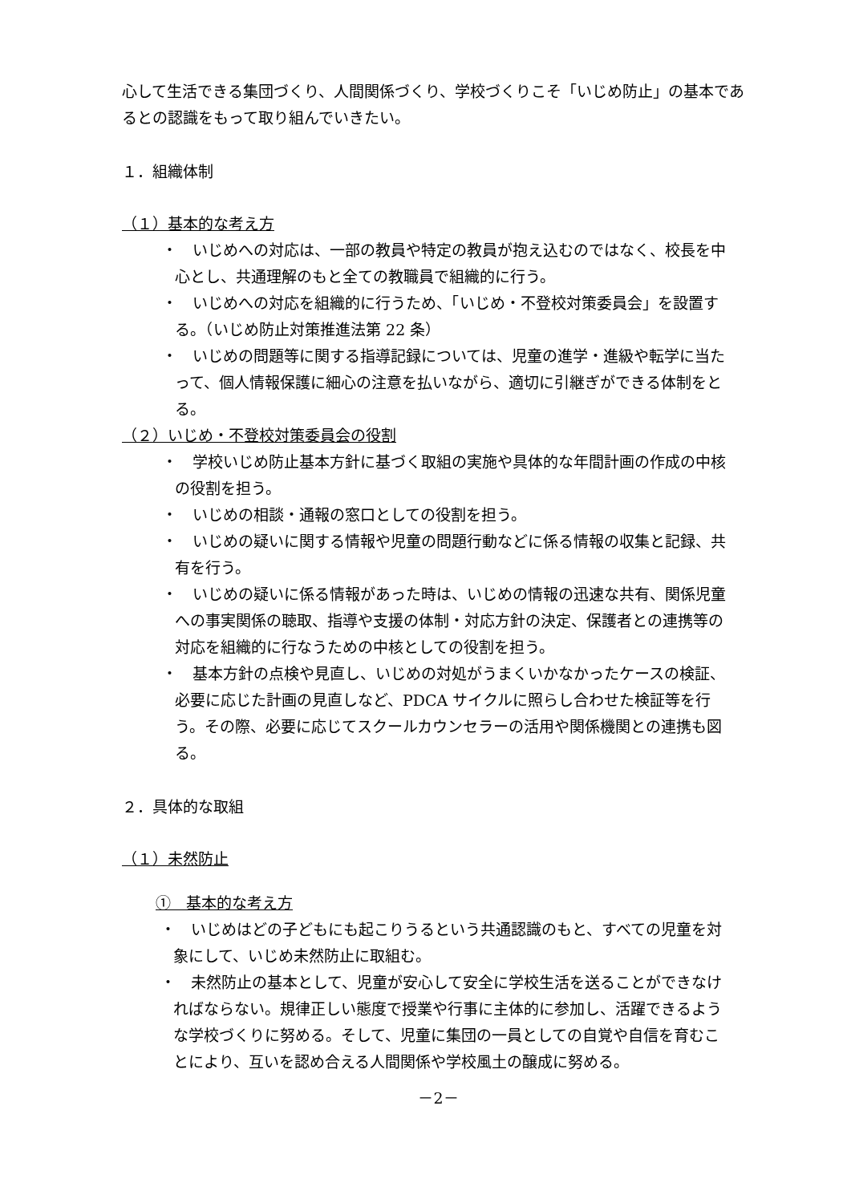心して生活できる集団づくり、人間関係づくり、学校づくりこそ「いじめ防止」の基本であるとの認識をもって取り組んでいきたい。
１．組織体制
（１）基本的な考え方
・　いじめへの対応は、一部の教員や特定の教員が抱え込むのではなく、校長を中心とし、共通理解のもと全ての教職員で組織的に行う。
・　いじめへの対応を組織的に行うため、「いじめ・不登校対策委員会」を設置する。（いじめ防止対策推進法第 22 条）
・　いじめの問題等に関する指導記録については、児童の進学・進級や転学に当たって、個人情報保護に細心の注意を払いながら、適切に引継ぎができる体制をとる。
（２）いじめ・不登校対策委員会の役割
・　学校いじめ防止基本方針に基づく取組の実施や具体的な年間計画の作成の中核の役割を担う。
・　いじめの相談・通報の窓口としての役割を担う。
・　いじめの疑いに関する情報や児童の問題行動などに係る情報の収集と記録、共有を行う。
・　いじめの疑いに係る情報があった時は、いじめの情報の迅速な共有、関係児童への事実関係の聴取、指導や支援の体制・対応方針の決定、保護者との連携等の対応を組織的に行なうための中核としての役割を担う。
・　基本方針の点検や見直し、いじめの対処がうまくいかなかったケースの検証、必要に応じた計画の見直しなど、PDCA サイクルに照らし合わせた検証等を行う。その際、必要に応じてスクールカウンセラーの活用や関係機関との連携も図る。
２．具体的な取組
（１）未然防止
①　基本的な考え方
・　いじめはどの子どもにも起こりうるという共通認識のもと、すべての児童を対象にして、いじめ未然防止に取組む。
・　未然防止の基本として、児童が安心して安全に学校生活を送ることができなければならない。規律正しい態度で授業や行事に主体的に参加し、活躍できるような学校づくりに努める。そして、児童に集団の一員としての自覚や自信を育むことにより、互いを認め合える人間関係や学校風土の醸成に努める。
－2－